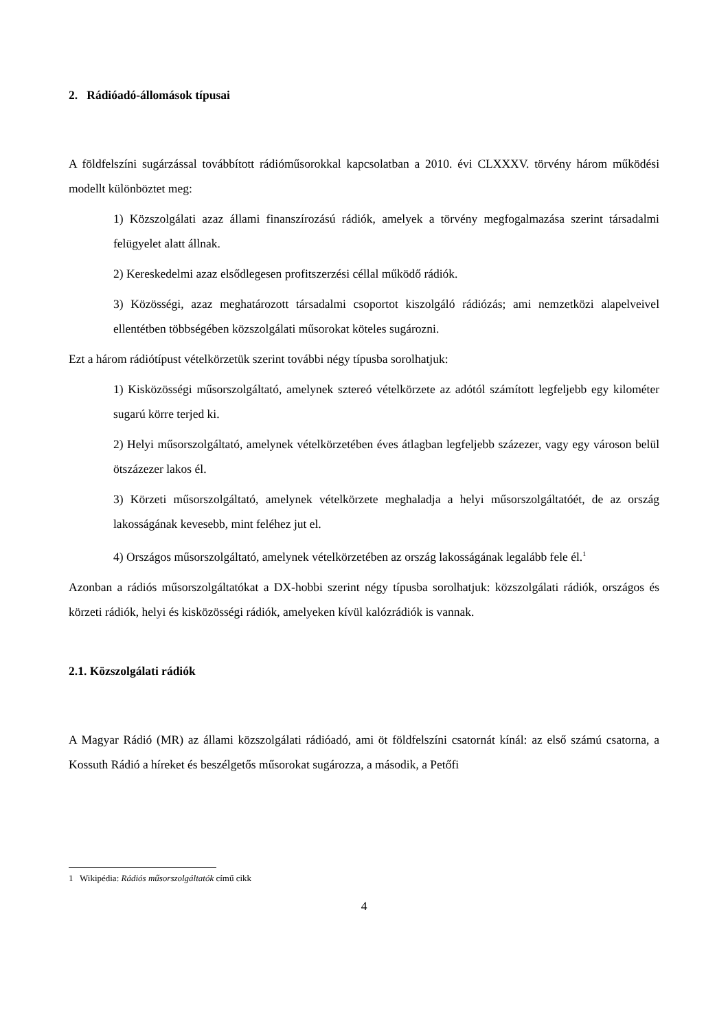2. Rádióadó-állomások típusai
A földfelszíni sugárzással továbbított rádióműsorokkal kapcsolatban a 2010. évi CLXXXV. törvény három működési modellt különböztet meg:
1) Közszolgálati azaz állami finanszírozású rádiók, amelyek a törvény megfogalmazása szerint társadalmi felügyelet alatt állnak.
2) Kereskedelmi azaz elsődlegesen profitszerzési céllal működő rádiók.
3) Közösségi, azaz meghatározott társadalmi csoportot kiszolgáló rádiózás; ami nemzetközi alapelveivel ellentétben többségében közszolgálati műsorokat köteles sugározni.
Ezt a három rádiótípust vételkörzetük szerint további négy típusba sorolhatjuk:
1) Kisközösségi műsorszolgáltató, amelynek sztereó vételkörzete az adótól számított legfeljebb egy kilométer sugarú körre terjed ki.
2) Helyi műsorszolgáltató, amelynek vételkörzetében éves átlagban legfeljebb százezer, vagy egy városon belül ötszázezer lakos él.
3) Körzeti műsorszolgáltató, amelynek vételkörzete meghaladja a helyi műsorszolgáltatóét, de az ország lakosságának kevesebb, mint feléhez jut el.
4) Országos műsorszolgáltató, amelynek vételkörzetében az ország lakosságának legalább fele él.<sup>1</sup>
Azonban a rádiós műsorszolgáltatókat a DX-hobbi szerint négy típusba sorolhatjuk: közszolgálati rádiók, országos és körzeti rádiók, helyi és kisközösségi rádiók, amelyeken kívül kalózrádiók is vannak.
2.1. Közszolgálati rádiók
A Magyar Rádió (MR) az állami közszolgálati rádióadó, ami öt földfelszíni csatornát kínál: az első számú csatorna, a Kossuth Rádió a híreket és beszélgetős műsorokat sugározza, a második, a Petőfi
1 Wikipédia: Rádiós műsorszolgáltatók című cikk
4